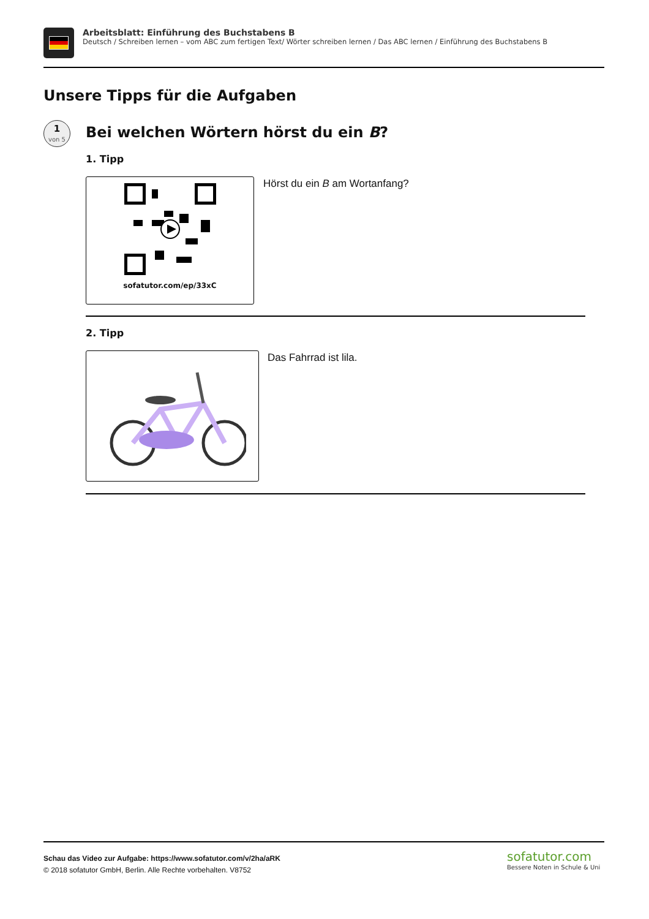Arbeitsblatt: Einführung des Buchstabens B
Deutsch / Schreiben lernen – vom ABC zum fertigen Text/ Wörter schreiben lernen / Das ABC lernen / Einführung des Buchstabens B
Unsere Tipps für die Aufgaben
1
von 5
Bei welchen Wörtern hörst du ein B?
1. Tipp
sofatutor.com/ep/33xC Hörst du ein B am Wortanfang?
2. Tipp
Das Fahrrad ist lila.
Schau das Video zur Aufgabe: https://www.sofatutor.com/v/2ha/aRK
© 2018 sofatutor GmbH, Berlin. Alle Rechte vorbehalten. V8752
sofatutor.com
Bessere Noten in Schule & Uni